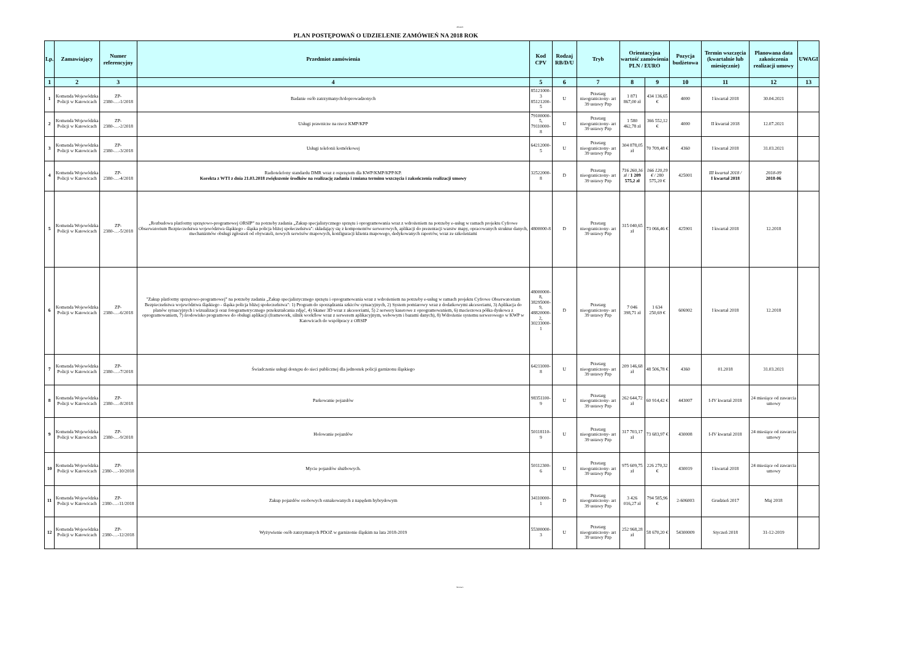Arkusz1
PLAN POSTĘPOWAŃ O UDZIELENIE ZAMÓWIEŃ NA 2018 ROK
| Lp. | Zamawiający | Numer referencyjny | Przedmiot zamówienia | Kod CPV | Rodzaj RB/D/U | Tryb | Orientacyjna wartość zamówienia PLN / EURO | | Pozycja budżetowa | Termin wszczęcia (kwartalnie lub miesięcznie) | Planowana data zakończenia realizacji umowy | UWAGI |
| --- | --- | --- | --- | --- | --- | --- | --- | --- | --- | --- | --- | --- |
| 1 | 2 | 3 | 4 | 5 | 6 | 7 | 8 | 9 | 10 | 11 | 12 | 13 |
| 1 | Komenda Wojewódzka Policji w Katowicach | ZP-2380-…-1/2018 | Badanie osób zatrzymanych/doprowadzonych | 85121000-3 85121200-5 | U | Przetarg nieograniczony- art 39 ustawy Pzp | 1 871 867,00 zł | 434 136,65 € | 4000 | I kwartał 2018 | 30.04.2021 | |
| 2 | Komenda Wojewódzka Policji w Katowicach | ZP-2380-…-2/2018 | Usługi prawnicze na rzecz KMP/KPP | 79100000-5, 79110000-8 | U | Przetarg nieograniczony- art 39 ustawy Pzp | 1 580 462,78 zł | 366 552,12 € | 4000 | II kwartał 2018 | 12.07.2021 | |
| 3 | Komenda Wojewódzka Policji w Katowicach | ZP-2380-…-3/2018 | Usługi telefonii komórkowej | 64212000-5 | U | Przetarg nieograniczony- art 39 ustawy Pzp | 304 878,05 zł | 70 709,48 € | 4360 | I kwartał 2018 | 31.03.2021 | |
| 4 | Komenda Wojewódzka Policji w Katowicach | ZP-2380-…-4/2018 | Radiotelefony standardu DMR wraz z osprzętem dla KWP/KMP/KPP/KP. Korekta z WTI z dnia 21.03.2018 zwiększenie środków na realizację zadania i zmiana terminu wszczęcia i zakończenia realizacji umowy | 32522000-8 | D | Przetarg nieograniczony- art 39 ustawy Pzp | 716 260,16 zł / 1 209 575,2 zł | 166 120,19 € / 280 575,20 € | 425001 | III kwartał 2018 / I kwartał 2018 | 2018-09 2018-06 | |
| 5 | Komenda Wojewódzka Policji w Katowicach | ZP-2380-…-5/2018 | „Rozbudowa platformy sprzętowo-programowej ORSIP” na potrzeby zadania „Zakup specjalistycznego sprzętu i oprogramowania wraz z wdrożeniem na potrzeby e-usług w ramach projektu Cyfrowe Obserwatorium Bezpieczeństwa województwa śląskiego - śląska policja bliżej społeczeństwa": składający się z komponentów serwerowych, aplikacji do prezentacji warstw mapy, opracowanych struktur danych, mechanizmów obsługi zgłoszeń od obywateli, nowych serwisów mapowych, konfiguracji klienta mapowego, dedykowanych raportów, wraz ze szkoleniami | 4800000-8 | D | Przetarg nieograniczony- art 39 ustawy Pzp | 315 040,65 zł | 73 066,46 € | 425901 | I kwartał 2018 | 12.2018 | |
| 6 | Komenda Wojewódzka Policji w Katowicach | ZP-2380-…-6/2018 | "Zakup platformy sprzętowo-programowej” na potrzeby zadania „Zakup specjalistycznego sprzętu i oprogramowania wraz z wdrożeniem na potrzeby e-usług w ramach projektu Cyfrowe Obserwatorium Bezpieczeństwa województwa śląskiego - śląska policja bliżej społeczeństwa": 1) Program do sporządzania szkiców sytuacyjnych, 2) System pomiarowy wraz z dodatkowymi akcesoriami, 3) Aplikacja do planów sytuacyjnych i wizualizacji oraz fotogrametrycznego przekształcania zdjęć, 4) Skaner 3D wraz z akcesoriami, 5) 2 serwery kasetowe z oprogramowaniem, 6) macierzowa półka dyskowa z oprogramowaniem, 7) środowisko programowe do obsługi aplikacji (framework, silnik workflow wraz z serwerem aplikacyjnym, webowym i bazami danych), 8) Wdrożenie systemu serwerowego w KWP w Katowicach do współpracy z ORSIP | 48000000-8, 38295000-9, 48820000-2, 30233000-1 | D | Przetarg nieograniczony- art 39 ustawy Pzp | 7 046 398,71 zł | 1 634 250,69 € | 606902 | I kwartał 2018 | 12.2018 | |
| 7 | Komenda Wojewódzka Policji w Katowicach | ZP-2380-…-7/2018 | Świadczenie usługi dostępu do sieci publicznej dla jednostek policji garnizonu śląskiego | 64211000-8 | U | Przetarg nieograniczony- art 39 ustawy Pzp | 209 146,68 zł | 48 506,78 € | 4360 | 01.2018 | 31.03.2021 | |
| 8 | Komenda Wojewódzka Policji w Katowicach | ZP-2380-…-8/2018 | Parkowanie pojazdów | 98351100-9 | U | Przetarg nieograniczony- art 39 ustawy Pzp | 262 644,72 zł | 60 914,42 € | 443007 | I-IV kwartał 2018 | 24 miesiące od zawarcia umowy | |
| 9 | Komenda Wojewódzka Policji w Katowicach | ZP-2380-…-9/2018 | Holowanie pojazdów | 50118110-9 | U | Przetarg nieograniczony- art 39 ustawy Pzp | 317 703,17 zł | 73 683,97 € | 430008 | I-IV kwartał 2018 | 24 miesiące od zawarcia umowy | |
| 10 | Komenda Wojewódzka Policji w Katowicach | ZP-2380-…-10/2018 | Mycie pojazdów służbowych. | 50112300-6 | U | Przetarg nieograniczony- art 39 ustawy Pzp | 975 609,75 zł | 226 270,32 € | 430019 | I kwartał 2018 | 24 miesiące od zawarcia umowy | |
| 11 | Komenda Wojewódzka Policji w Katowicach | ZP-2380-…-11/2018 | Zakup pojazdów osobowych oznakowanych z napędem hybrydowym | 34110000-1 | D | Przetarg nieograniczony- art 39 ustawy Pzp | 3 426 016,27 zł | 794 585,96 € | 2-606003 | Grudzień 2017 | Maj 2018 | |
| 12 | Komenda Wojewódzka Policji w Katowicach | ZP-2380-…-12/2018 | Wyżywienie osób zatrzymanych PDOZ w garnizonie śląskim na lata 2018-2019 | 55300000-3 | U | Przetarg nieograniczony- art 39 ustawy Pzp | 252 968,28 zł | 58 670,20 € | 54300009 | Styczeń 2018 | 31-12-2019 | |
Strona 1